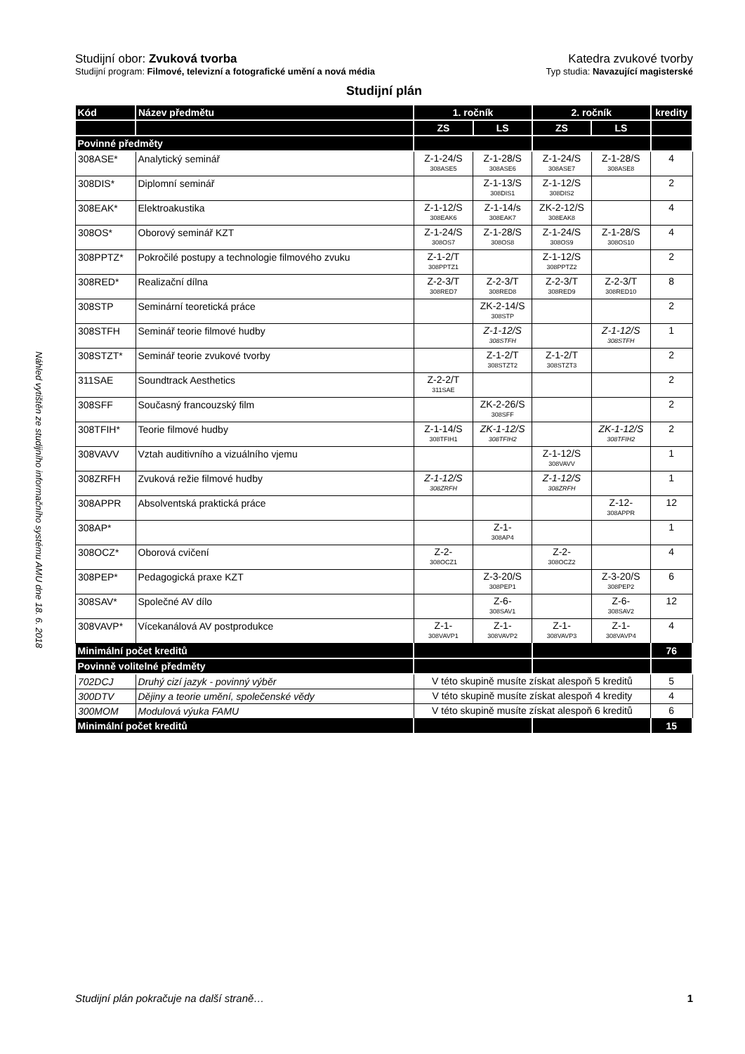Náhled vytištěn ze studijního informačního systému AMU dne 18. 6. 2018
Studijní obor: Zvuková tvorba Katedra zvukové tvorby
Studijní program: Filmové, televizní a fotografické umění a nová média
Typ studia: Navazující magisterské
Studijní plán
| Kód | Název předmětu | 1. ročník | | 2. ročník | | kredity |
| | | ZS | LS | ZS | LS | |
| Povinné předměty | | | | | | |
| 308ASE* | Analytický seminář | Z-1-24/S 308ASE5 | Z-1-28/S 308ASE6 | Z-1-24/S 308ASE7 | Z-1-28/S 308ASE8 | 4 |
| 308DIS* | Diplomní seminář | | Z-1-13/S 308DIS1 | Z-1-12/S 308DIS2 | | 2 |
| 308EAK* | Elektroakustika | Z-1-12/S 308EAK6 | Z-1-14/s 308EAK7 | ZK-2-12/S 308EAK8 | | 4 |
| 308OS* | Oborový seminář KZT | Z-1-24/S 308OS7 | Z-1-28/S 308OS8 | Z-1-24/S 308OS9 | Z-1-28/S 308OS10 | 4 |
| 308PPTZ* | Pokročilé postupy a technologie filmového zvuku | Z-1-2/T 308PPTZ1 | | Z-1-12/S 308PPTZ2 | | 2 |
| 308RED* | Realizační dílna | Z-2-3/T 308RED7 | Z-2-3/T 308RED8 | Z-2-3/T 308RED9 | Z-2-3/T 308RED10 | 8 |
| 308STP | Seminární teoretická práce | | ZK-2-14/S 308STP | | | 2 |
| 308STFH | Seminář teorie filmové hudby | | Z-1-12/S 308STFH | | Z-1-12/S 308STFH | 1 |
| 308STZT* | Seminář teorie zvukové tvorby | | Z-1-2/T 308STZT2 | Z-1-2/T 308STZT3 | | 2 |
| 311SAE | Soundtrack Aesthetics | Z-2-2/T 311SAE | | | | 2 |
| 308SFF | Současný francouzský film | | ZK-2-26/S 308SFF | | | 2 |
| 308TFIH* | Teorie filmové hudby | Z-1-14/S 308TFIH1 | ZK-1-12/S 308TFIH2 | | ZK-1-12/S 308TFIH2 | 2 |
| 308VAVV | Vztah auditivního a vizuálního vjemu | | | Z-1-12/S 308VAVV | | 1 |
| 308ZRFH | Zvuková režie filmové hudby | Z-1-12/S 308ZRFH | | Z-1-12/S 308ZRFH | | 1 |
| 308APPR | Absolventská praktická práce | | | | Z-12- 308APPR | 12 |
| 308AP* | | | Z-1- 308AP4 | | | 1 |
| 308OCZ* | Oborová cvičení | Z-2- 308OCZ1 | | Z-2- 308OCZ2 | | 4 |
| 308PEP* | Pedagogická praxe KZT | | Z-3-20/S 308PEP1 | | Z-3-20/S 308PEP2 | 6 |
| 308SAV* | Společné AV dílo | | Z-6- 308SAV1 | | Z-6- 308SAV2 | 12 |
| 308VAVP* | Vícekanálová AV postprodukce | Z-1- 308VAVP1 | Z-1- 308VAVP2 | Z-1- 308VAVP3 | Z-1- 308VAVP4 | 4 |
| Minimální počet kreditů | | | | | | 76 |
| Povinně volitelné předměty | | | | | | |
| 702DCJ | Druhý cizí jazyk - povinný výběr | V této skupině musíte získat alespoň 5 kreditů | | | | 5 |
| 300DTV | Dějiny a teorie umění, společenské vědy | V této skupině musíte získat alespoň 4 kredity | | | | 4 |
| 300MOM | Modulová výuka FAMU | V této skupině musíte získat alespoň 6 kreditů | | | | 6 |
| Minimální počet kreditů | | | | | | 15 |
Studijní plán pokračuje na další straně… 1